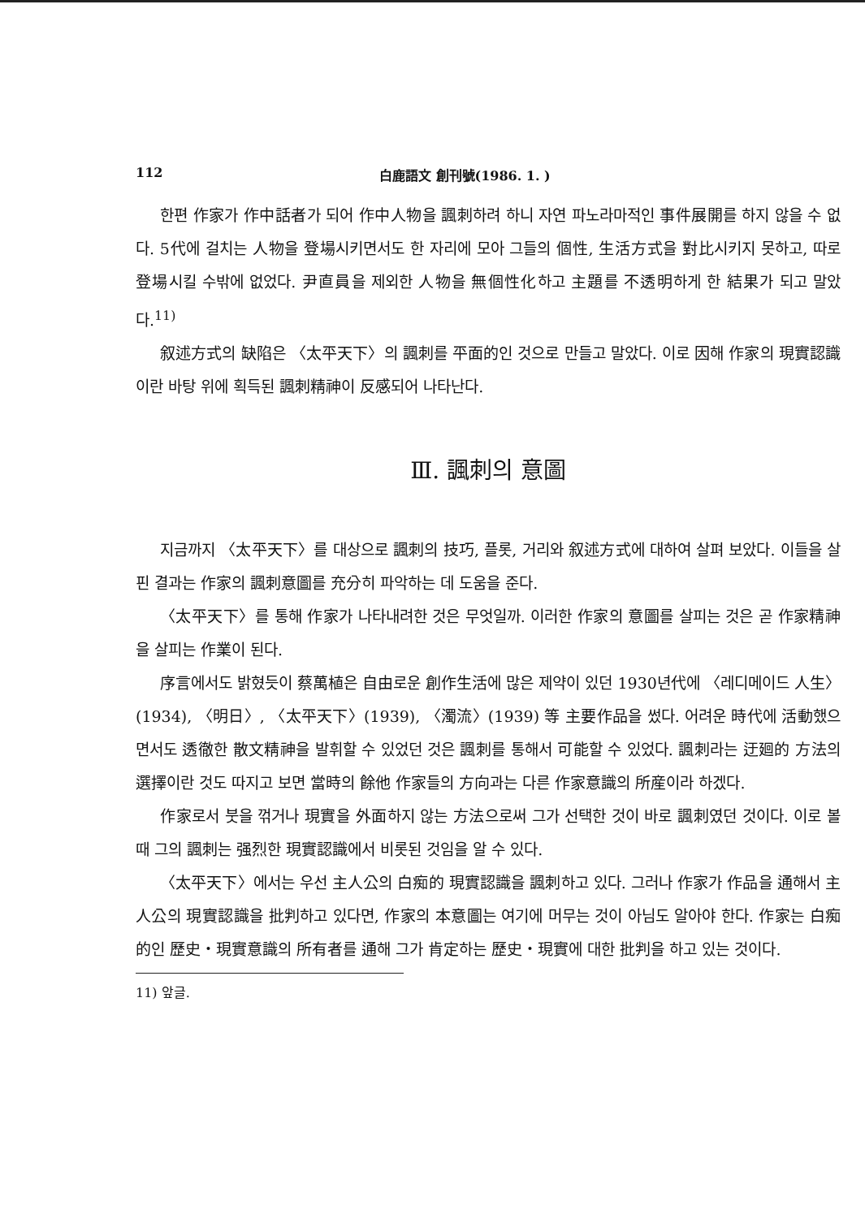112 白鹿語文 創刊號(1986. 1. )
한편 作家가 作中話者가 되어 作中人物을 諷刺하려 하니 자연 파노라마적인 事件展開를 하지 않을 수 없다. 5代에 걸치는 人物을 登場시키면서도 한 자리에 모아 그들의 個性, 生活方式을 對比시키지 못하고, 따로 登場시킬 수밖에 없었다. 尹直員을 제외한 人物을 無個性化하고 主題를 不透明하게 한 結果가 되고 말았다.<sup>11)</sup>
叙述方式의 缺陷은 〈太平天下〉의 諷刺를 平面的인 것으로 만들고 말았다. 이로 因해 作家의 現實認識이란 바탕 위에 획득된 諷刺精神이 反感되어 나타난다.
Ⅲ. 諷刺의 意圖
지금까지 〈太平天下〉를 대상으로 諷刺의 技巧, 플롯, 거리와 叙述方式에 대하여 살펴 보았다. 이들을 살핀 결과는 作家의 諷刺意圖를 充分히 파악하는 데 도움을 준다.
〈太平天下〉를 통해 作家가 나타내려한 것은 무엇일까. 이러한 作家의 意圖를 살피는 것은 곧 作家精神을 살피는 作業이 된다.
序言에서도 밝혔듯이 蔡萬植은 自由로운 創作生活에 많은 제약이 있던 1930년代에 〈레디메이드 人生〉(1934), 〈明日〉, 〈太平天下〉(1939), 〈濁流〉(1939) 等 主要作品을 썼다. 어려운 時代에 活動했으면서도 透徹한 散文精神을 발휘할 수 있었던 것은 諷刺를 통해서 可能할 수 있었다. 諷刺라는 迂廻的 方法의 選擇이란 것도 따지고 보면 當時의 餘他 作家들의 方向과는 다른 作家意識의 所産이라 하겠다.
作家로서 붓을 꺾거나 現實을 外面하지 않는 方法으로써 그가 선택한 것이 바로 諷刺였던 것이다. 이로 볼 때 그의 諷刺는 强烈한 現實認識에서 비롯된 것임을 알 수 있다.
〈太平天下〉에서는 우선 主人公의 白痴的 現實認識을 諷刺하고 있다. 그러나 作家가 作品을 通해서 主人公의 現實認識을 批判하고 있다면, 作家의 本意圖는 여기에 머무는 것이 아님도 알아야 한다. 作家는 白痴的인 歷史・現實意識의 所有者를 通해 그가 肯定하는 歷史・現實에 대한 批判을 하고 있는 것이다.
11) 앞글.